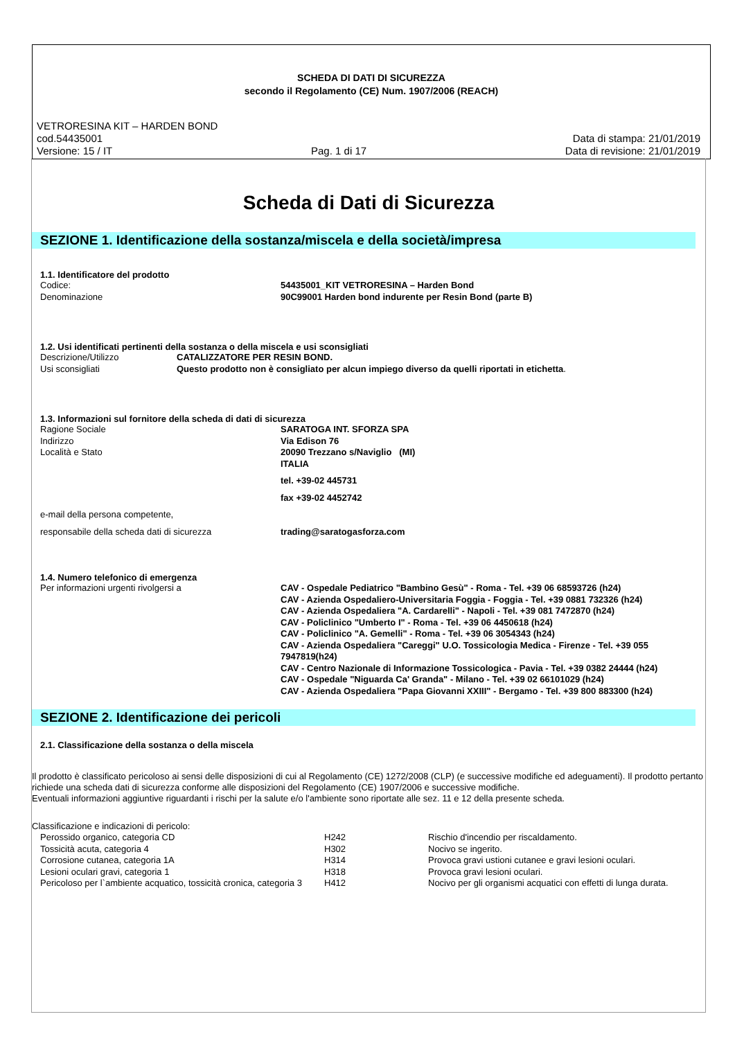SCHEDA DI DATI DI SICUREZZA
secondo il Regolamento (CE) Num. 1907/2006 (REACH)
VETRORESINA KIT – HARDEN BOND
cod.54435001 Data di stampa: 21/01/2019
Versione: 15 / IT Pag. 1 di 17 Data di revisione: 21/01/2019
Scheda di Dati di Sicurezza
SEZIONE 1. Identificazione della sostanza/miscela e della società/impresa
1.1. Identificatore del prodotto
| Codice: | 54435001_KIT VETRORESINA – Harden Bond |
| Denominazione | 90C99001 Harden bond indurente per Resin Bond (parte B) |
1.2. Usi identificati pertinenti della sostanza o della miscela e usi sconsigliati
| Descrizione/Utilizzo | CATALIZZATORE PER RESIN BOND. |
| Usi sconsigliati | Questo prodotto non è consigliato per alcun impiego diverso da quelli riportati in etichetta . |
1.3. Informazioni sul fornitore della scheda di dati di sicurezza
| Ragione Sociale | SARATOGA INT. SFORZA SPA |
| Indirizzo | Via Edison 76 |
| Località e Stato | 20090 Trezzano s/Naviglio (MI) ITALIA |
| | tel. +39-02 445731 |
| | fax +39-02 4452742 |
| e-mail della persona competente, | |
| responsabile della scheda dati di sicurezza | trading@saratogasforza.com |
1.4. Numero telefonico di emergenza
| Per informazioni urgenti rivolgersi a | CAV - Ospedale Pediatrico "Bambino Gesù" - Roma - Tel. +39 06 68593726 (h24) CAV - Azienda Ospedaliero-Universitaria Foggia - Foggia - Tel. +39 0881 732326 (h24) CAV - Azienda Ospedaliera "A. Cardarelli" - Napoli - Tel. +39 081 7472870 (h24) CAV - Policlinico "Umberto I" - Roma - Tel. +39 06 4450618 (h24) CAV - Policlinico "A. Gemelli" - Roma - Tel. +39 06 3054343 (h24) CAV - Azienda Ospedaliera "Careggi" U.O. Tossicologia Medica - Firenze - Tel. +39 055 7947819(h24) CAV - Centro Nazionale di Informazione Tossicologica - Pavia - Tel. +39 0382 24444 (h24) CAV - Ospedale "Niguarda Ca' Granda" - Milano - Tel. +39 02 66101029 (h24) CAV - Azienda Ospedaliera "Papa Giovanni XXIII" - Bergamo - Tel. +39 800 883300 (h24) |
SEZIONE 2. Identificazione dei pericoli
2.1. Classificazione della sostanza o della miscela
Il prodotto è classificato pericoloso ai sensi delle disposizioni di cui al Regolamento (CE) 1272/2008 (CLP) (e successive modifiche ed adeguamenti). Il prodotto pertanto richiede una scheda dati di sicurezza conforme alle disposizioni del Regolamento (CE) 1907/2006 e successive modifiche.
Eventuali informazioni aggiuntive riguardanti i rischi per la salute e/o l'ambiente sono riportate alle sez. 11 e 12 della presente scheda.
Classificazione e indicazioni di pericolo:
| Perossido organico, categoria CD | H242 | Rischio d'incendio per riscaldamento. |
| Tossicità acuta, categoria 4 | H302 | Nocivo se ingerito. |
| Corrosione cutanea, categoria 1A | H314 | Provoca gravi ustioni cutanee e gravi lesioni oculari. |
| Lesioni oculari gravi, categoria 1 | H318 | Provoca gravi lesioni oculari. |
| Pericoloso per l`ambiente acquatico, tossicità cronica, categoria 3 | H412 | Nocivo per gli organismi acquatici con effetti di lunga durata. |